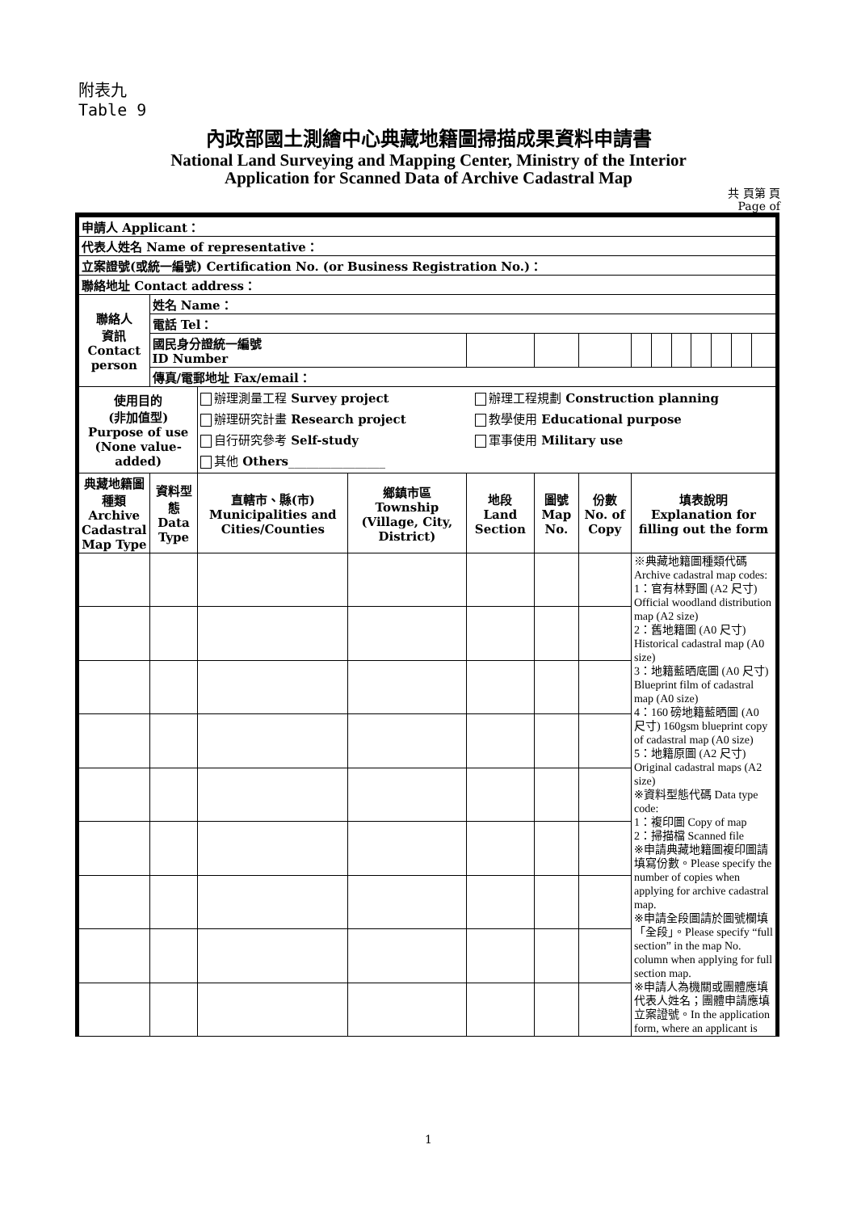附表九
Table 9
內政部國土測繪中心典藏地籍圖掃描成果資料申請書
National Land Surveying and Mapping Center, Ministry of the Interior
Application for Scanned Data of Archive Cadastral Map
共 頁第 頁
Page of
| 申請人 Applicant： | | | | | | | | | | | | | |
| 代表人姓名 Name of representative： | | | | | | | | | | | | | |
| 立案證號(或統一編號) Certification No. (or Business Registration No.)： | | | | | | | | | | | | | |
| 聯絡地址 Contact address： | | | | | | | | | | | | | |
| 聯絡人 資訊 Contact person | 姓名 Name： | | | | | | | | | | | | |
| | 電話 Tel： | | | | | | | | | | | | |
| | 國民身分證統一編號 ID Number | | | | | | | | | | | | |
| | 傳真/電郵地址 Fax/email： | | | | | | | | | | | | |
| 使用目的 (非加值型) Purpose of use (None value-added) | | 辦理測量工程 Survey project 辦理研究計畫 Research project 自行研究參考 Self-study 其他 Others ________________ 辦理工程規劃 Construction planning 教學使用 Educational purpose 軍事使用 Military use | | | | | | | | | | | |
| 典藏地籍圖種類 Archive Cadastral Map Type | 資料型態 Data Type | 直轄市、縣(市) Municipalities and Cities/Counties | 鄉鎮市區 Township (Village, City, District) | 地段 Land Section | 圖號 Map No. | 份數 No. of Copy | 填表說明 Explanation for filling out the form | | | | | | |
| | | | | | | | ※典藏地籍圖種類代碼 Archive cadastral map codes: 1：官有林野圖 (A2 尺寸) Official woodland distribution map (A2 size) 2：舊地籍圖 (A0 尺寸) Historical cadastral map (A0 size) 3：地籍藍晒底圖 (A0 尺寸) Blueprint film of cadastral map (A0 size) 4：160 磅地籍藍晒圖 (A0 尺寸) 160gsm blueprint copy of cadastral map (A0 size) 5：地籍原圖 (A2 尺寸) Original cadastral maps (A2 size) ※資料型態代碼 Data type code: 1：複印圖 Copy of map 2：掃描檔 Scanned file ※申請典藏地籍圖複印圖請填寫份數。Please specify the number of copies when applying for archive cadastral map. ※申請全段圖請於圖號欄填「全段」。Please specify “full section” in the map No. column when applying for full section map. ※申請人為機關或團體應填代表人姓名；團體申請應填立案證號。In the application form, where an applicant is | | | | | | |
1